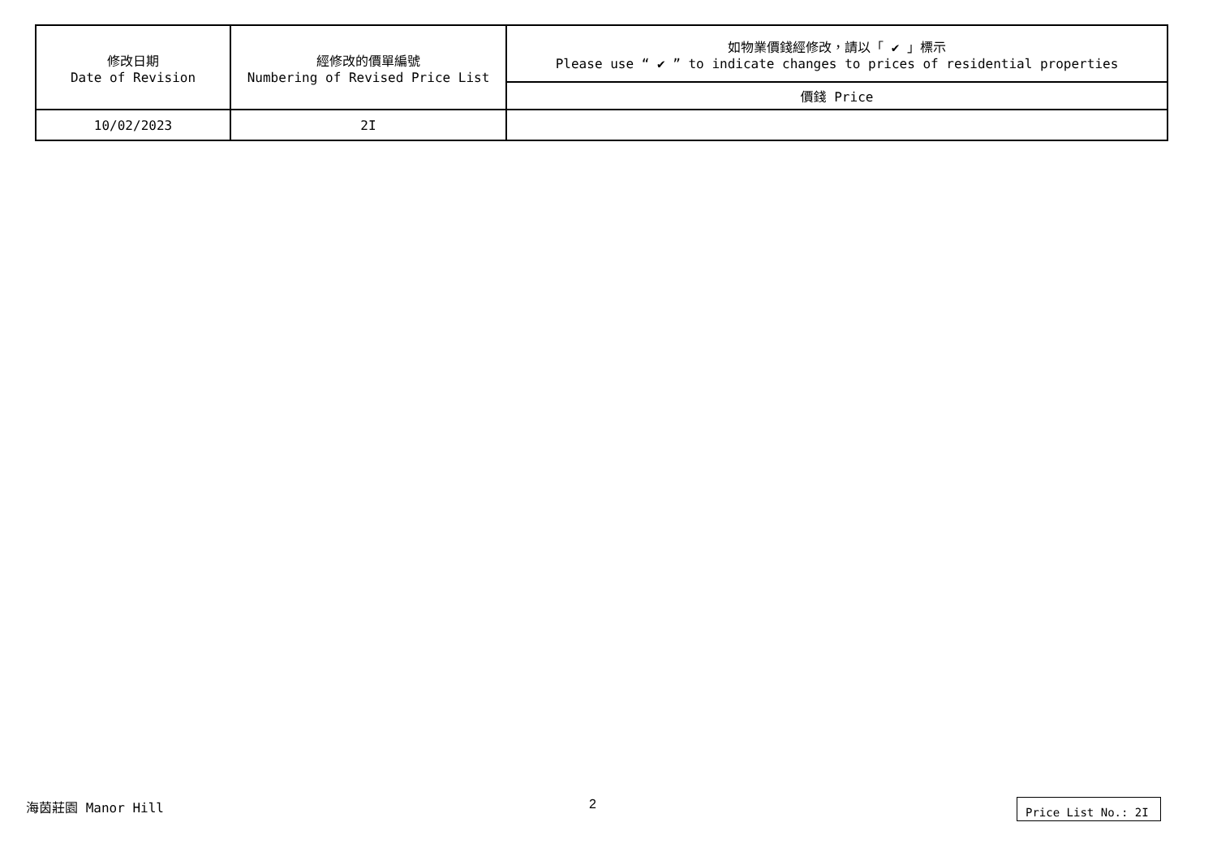| 修改日期 Date of Revision | 經修改的價單編號 Numbering of Revised Price List | 如物業價錢經修改，請以「 ✔ 」標示 Please use “ ✔ ” to indicate changes to prices of residential properties |
| --- | --- | --- |
| | | 價錢 Price |
| 10/02/2023 | 2I | |
海茵莊園 Manor Hill 2 Price List No.: 2I